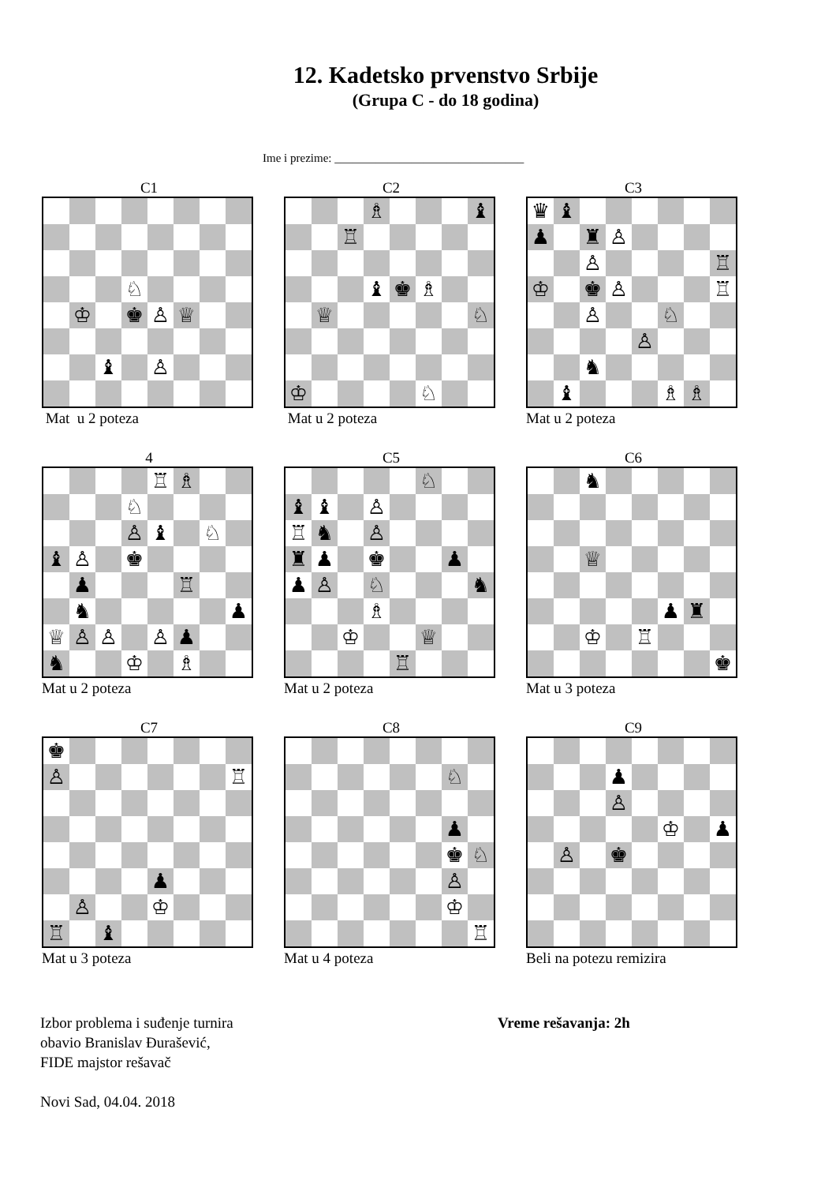12. Kadetsko prvenstvo Srbije
(Grupa C - do 18 godina)
Ime i prezime: ________________________________
C1
♘ ♔ ♚ ♙ ♕ ♝ ♙
Mat u 2 poteza
C2
♗ ♝ ♖ ♝ ♚ ♗ ♕ ♘ ♔ ♘
Mat u 2 poteza
C3
♛ ♝ ♟ ♜ ♙ ♙ ♖ ♔ ♚ ♙ ♖ ♙ ♘ ♙ ♞ ♝ ♗ ♗
Mat u 2 poteza
4
♖ ♗ ♘ ♙ ♝ ♘ ♝ ♙ ♚ ♟ ♖ ♞ ♟ ♕ ♙ ♙ ♙ ♟ ♞ ♔ ♗
Mat u 2 poteza
C5
♘ ♝ ♝ ♙ ♖ ♞ ♙ ♜ ♟ ♚ ♟ ♟ ♙ ♘ ♞ ♗ ♔ ♕ ♖
Mat u 2 poteza
C6
♞ ♕ ♟ ♜ ♔ ♖ ♚
Mat u 3 poteza
C7
♚ ♙ ♖ ♟ ♙ ♔ ♖ ♝
Mat u 3 poteza
C8
♘ ♟ ♚ ♘ ♙ ♔ ♖
Mat u 4 poteza
C9
♟ ♙ ♔ ♟ ♙ ♚
Beli na potezu remizira
Izbor problema i suđenje turnira
obavio Branislav Đurašević,
FIDE majstor rešavač
Novi Sad, 04.04. 2018
Vreme rešavanja: 2h